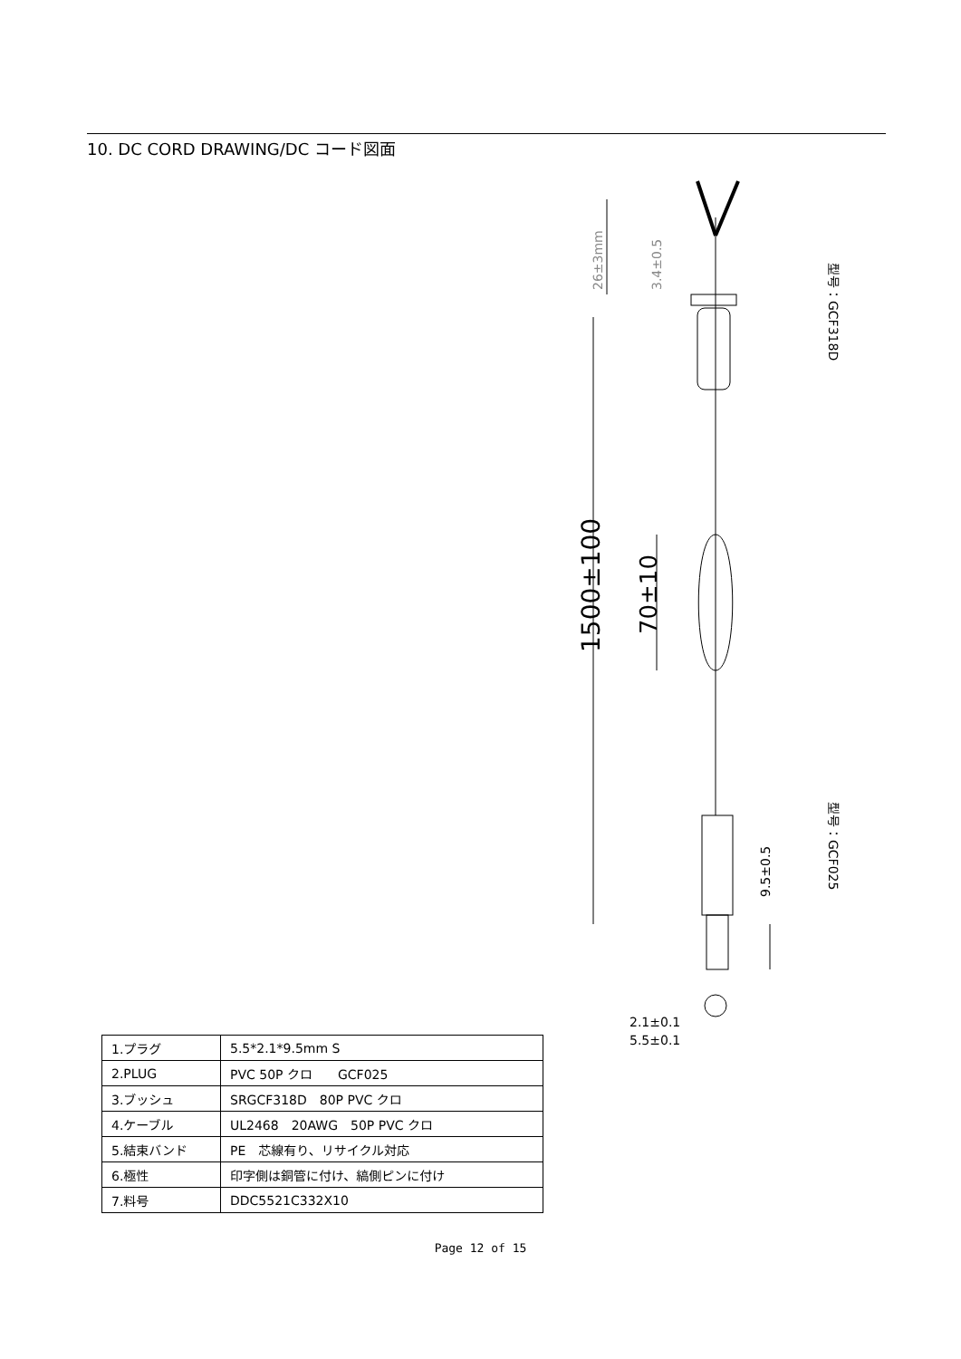10. DC CORD DRAWING/DC コード図面
1500±100
70±10
26±3mm
3.4±0.5
9.5±0.5
型号：GCF318D
型号：GCF025
2.1±0.1
5.5±0.1
| 1.プラグ | 5.5*2.1*9.5mm S |
| 2.PLUG | PVC 50P クロ GCF025 |
| 3.ブッシュ | SRGCF318D 80P PVC クロ |
| 4.ケーブル | UL2468 20AWG 50P PVC クロ |
| 5.結束バンド | PE 芯線有り、リサイクル対応 |
| 6.極性 | 印字側は銅管に付け、縞側ピンに付け |
| 7.料号 | DDC5521C332X10 |
Page 12 of 15